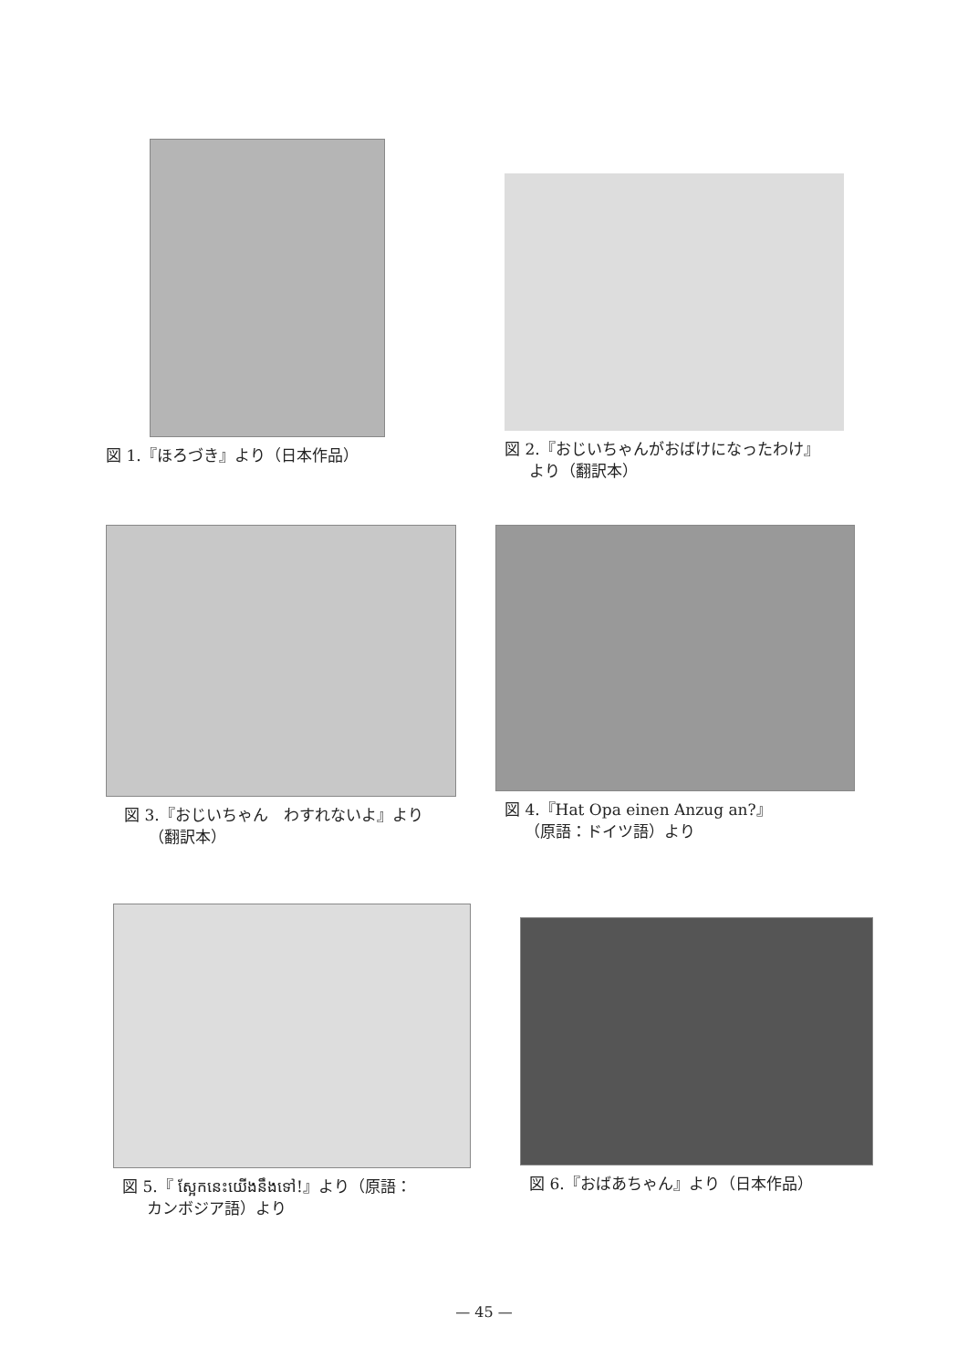図 1.『ほろづき』より（日本作品）
図 2.『おじいちゃんがおばけになったわけ』
より（翻訳本）
図 3.『おじいちゃん　わすれないよ』より
（翻訳本）
図 4.『Hat Opa einen Anzug an?』
（原語：ドイツ語）より
図 5.『 ស្អែកនេះយើងនឹងទៅ!』より（原語：
カンボジア語）より
図 6.『おばあちゃん』より（日本作品）
— 45 —